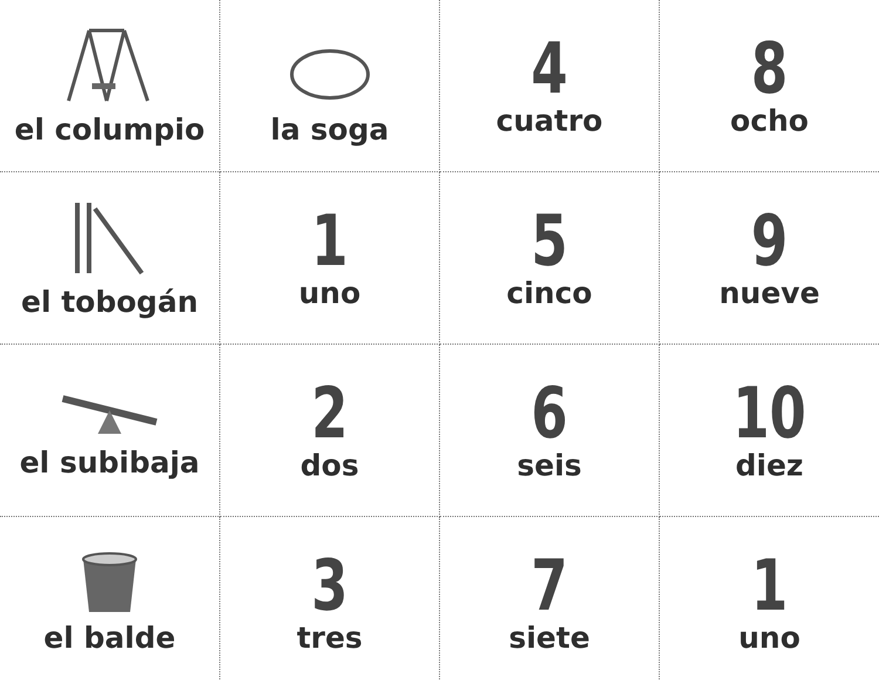| el columpio | la soga | 4 cuatro | 8 ocho |
| el tobogán | 1 uno | 5 cinco | 9 nueve |
| el subibaja | 2 dos | 6 seis | 10 diez |
| el balde | 3 tres | 7 siete | 1 uno |